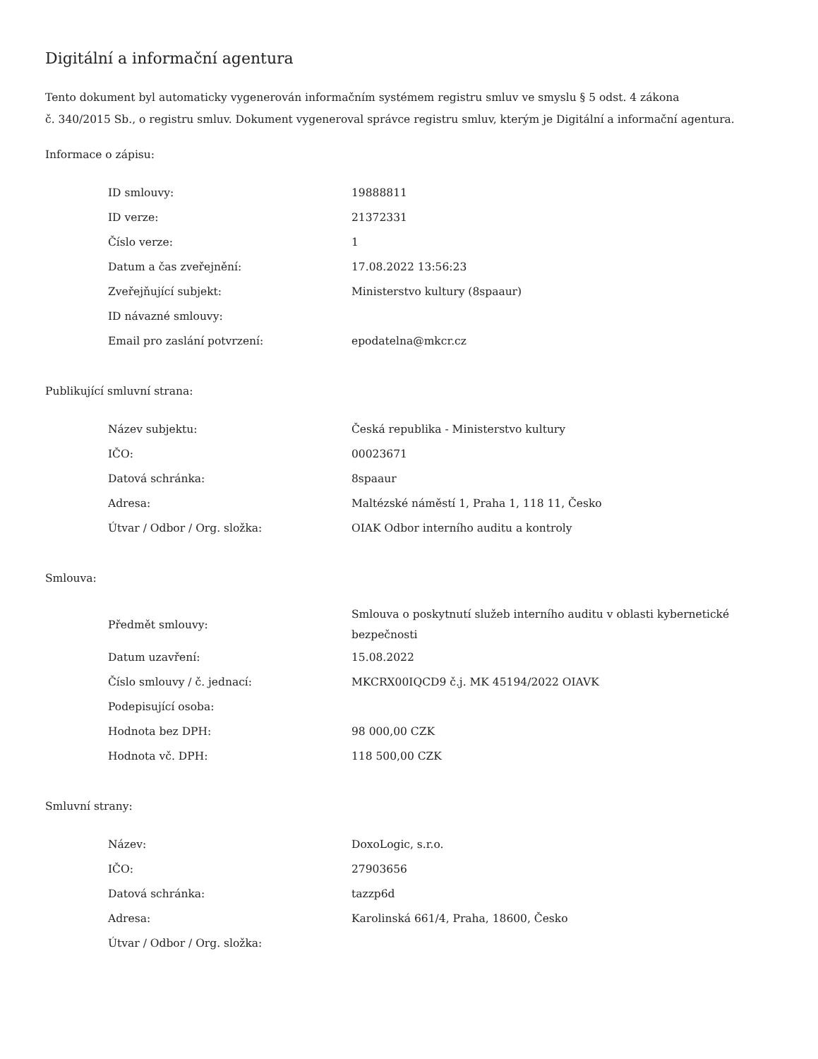Digitální a informační agentura
Tento dokument byl automaticky vygenerován informačním systémem registru smluv ve smyslu § 5 odst. 4 zákona
č. 340/2015 Sb., o registru smluv. Dokument vygeneroval správce registru smluv, kterým je Digitální a informační agentura.
Informace o zápisu:
| ID smlouvy: | 19888811 |
| ID verze: | 21372331 |
| Číslo verze: | 1 |
| Datum a čas zveřejnění: | 17.08.2022 13:56:23 |
| Zveřejňující subjekt: | Ministerstvo kultury (8spaaur) |
| ID návazné smlouvy: | |
| Email pro zaslání potvrzení: | epodatelna@mkcr.cz |
Publikující smluvní strana:
| Název subjektu: | Česká republika - Ministerstvo kultury |
| IČO: | 00023671 |
| Datová schránka: | 8spaaur |
| Adresa: | Maltézské náměstí 1, Praha 1, 118 11, Česko |
| Útvar / Odbor / Org. složka: | OIAK Odbor interního auditu a kontroly |
Smlouva:
| Předmět smlouvy: | Smlouva o poskytnutí služeb interního auditu v oblasti kybernetické bezpečnosti |
| Datum uzavření: | 15.08.2022 |
| Číslo smlouvy / č. jednací: | MKCRX00IQCD9 č.j. MK 45194/2022 OIAVK |
| Podepisující osoba: | |
| Hodnota bez DPH: | 98 000,00 CZK |
| Hodnota vč. DPH: | 118 500,00 CZK |
Smluvní strany:
| Název: | DoxoLogic, s.r.o. |
| IČO: | 27903656 |
| Datová schránka: | tazzp6d |
| Adresa: | Karolinská 661/4, Praha, 18600, Česko |
| Útvar / Odbor / Org. složka: | |